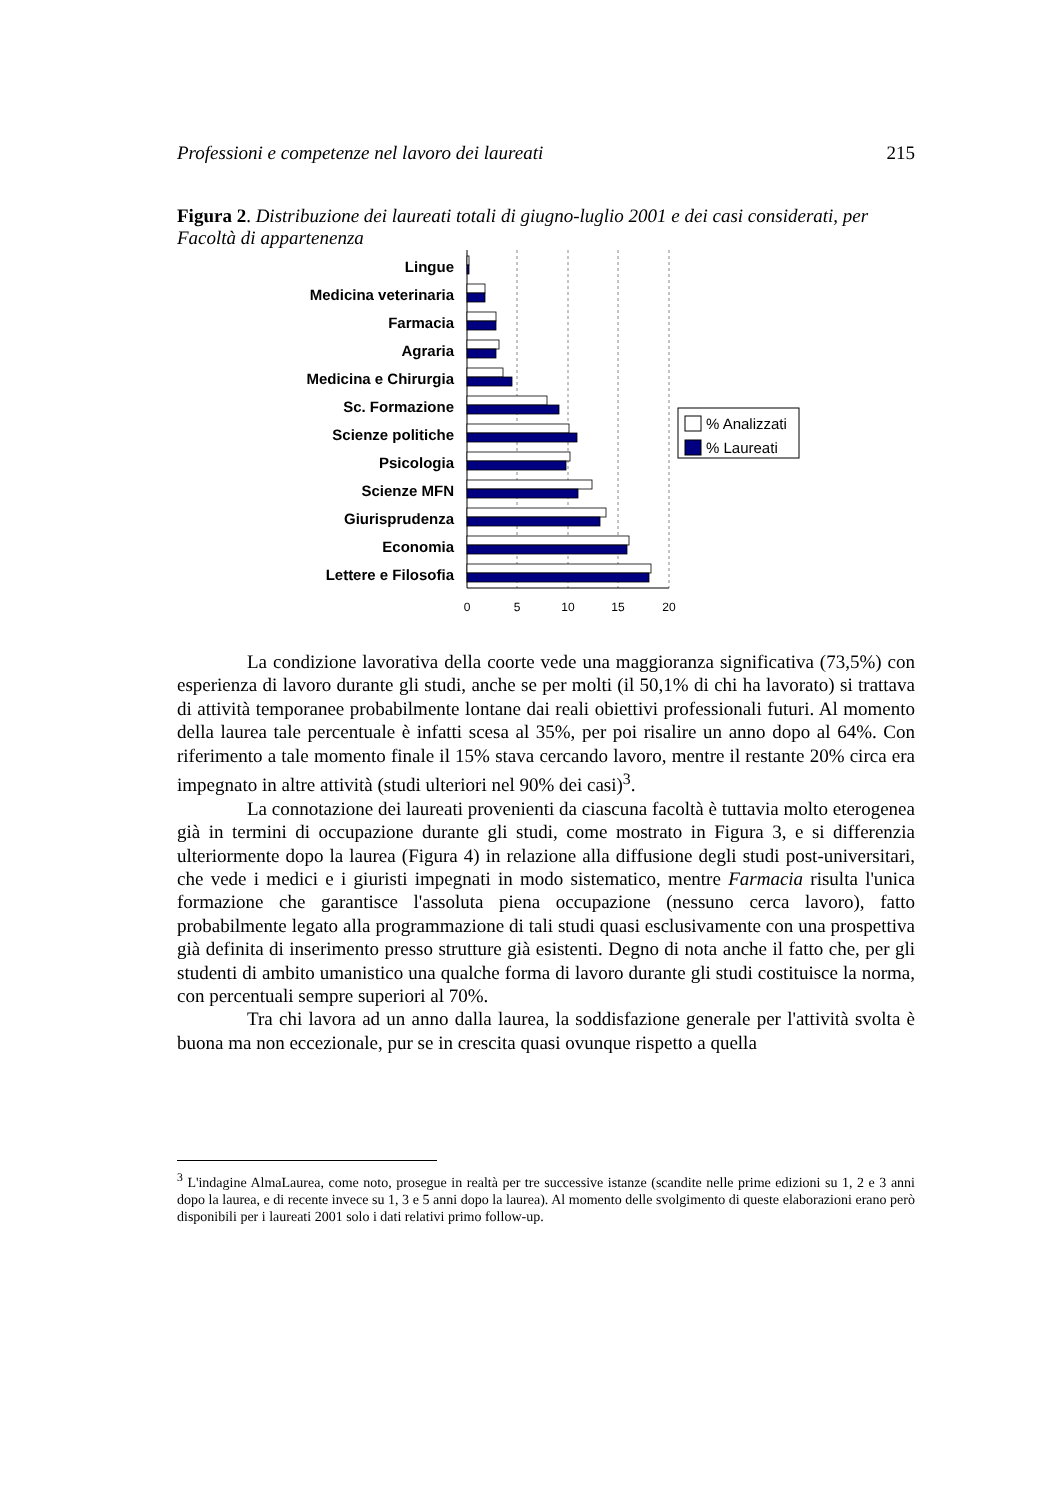Professioni e competenze nel lavoro dei laureati 215
Figura 2. Distribuzione dei laureati totali di giugno-luglio 2001 e dei casi considerati, per Facoltà di appartenenza
Lingue
Medicina veterinaria
Farmacia
Agraria
Medicina e Chirurgia
Sc. Formazione
Scienze politiche
Psicologia
Scienze MFN
Giurisprudenza
Economia
Lettere e Filosofia
0
5
10
15
20
% Analizzati
% Laureati
La condizione lavorativa della coorte vede una maggioranza significativa (73,5%) con esperienza di lavoro durante gli studi, anche se per molti (il 50,1% di chi ha lavorato) si trattava di attività temporanee probabilmente lontane dai reali obiettivi professionali futuri. Al momento della laurea tale percentuale è infatti scesa al 35%, per poi risalire un anno dopo al 64%. Con riferimento a tale momento finale il 15% stava cercando lavoro, mentre il restante 20% circa era impegnato in altre attività (studi ulteriori nel 90% dei casi)<sup>3</sup>.
La connotazione dei laureati provenienti da ciascuna facoltà è tuttavia molto eterogenea già in termini di occupazione durante gli studi, come mostrato in Figura 3, e si differenzia ulteriormente dopo la laurea (Figura 4) in relazione alla diffusione degli studi post-universitari, che vede i medici e i giuristi impegnati in modo sistematico, mentre Farmacia risulta l'unica formazione che garantisce l'assoluta piena occupazione (nessuno cerca lavoro), fatto probabilmente legato alla programmazione di tali studi quasi esclusivamente con una prospettiva già definita di inserimento presso strutture già esistenti. Degno di nota anche il fatto che, per gli studenti di ambito umanistico una qualche forma di lavoro durante gli studi costituisce la norma, con percentuali sempre superiori al 70%.
Tra chi lavora ad un anno dalla laurea, la soddisfazione generale per l'attività svolta è buona ma non eccezionale, pur se in crescita quasi ovunque rispetto a quella
<sup>3</sup> L'indagine AlmaLaurea, come noto, prosegue in realtà per tre successive istanze (scandite nelle prime edizioni su 1, 2 e 3 anni dopo la laurea, e di recente invece su 1, 3 e 5 anni dopo la laurea). Al momento delle svolgimento di queste elaborazioni erano però disponibili per i laureati 2001 solo i dati relativi primo follow-up.